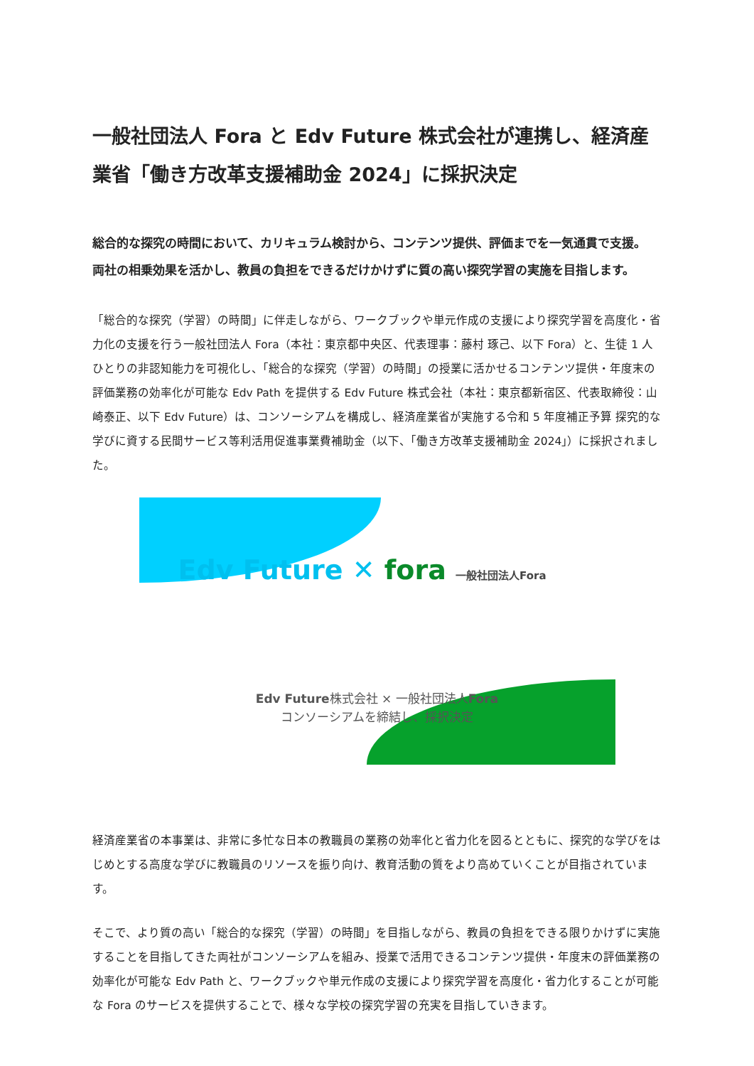一般社団法人 Fora と Edv Future 株式会社が連携し、経済産業省「働き方改革支援補助金 2024」に採択決定
総合的な探究の時間において、カリキュラム検討から、コンテンツ提供、評価までを一気通貫で支援。
両社の相乗効果を活かし、教員の負担をできるだけかけずに質の高い探究学習の実施を目指します。
「総合的な探究（学習）の時間」に伴走しながら、ワークブックや単元作成の支援により探究学習を高度化・省力化の支援を行う一般社団法人 Fora（本社：東京都中央区、代表理事：藤村 琢己、以下 Fora）と、生徒 1 人ひとりの非認知能力を可視化し、「総合的な探究（学習）の時間」の授業に活かせるコンテンツ提供・年度末の評価業務の効率化が可能な Edv Path を提供する Edv Future 株式会社（本社：東京都新宿区、代表取締役：山崎泰正、以下 Edv Future）は、コンソーシアムを構成し、経済産業省が実施する令和 5 年度補正予算 探究的な学びに資する民間サービス等利活用促進事業費補助金（以下、「働き方改革支援補助金 2024」）に採択されました。
Edv Future ✕ fora 一般社団法人Fora
Edv Future株式会社 × 一般社団法人Fora
コンソーシアムを締結し、採択決定
経済産業省の本事業は、非常に多忙な日本の教職員の業務の効率化と省力化を図るとともに、探究的な学びをはじめとする高度な学びに教職員のリソースを振り向け、教育活動の質をより高めていくことが目指されています。
そこで、より質の高い「総合的な探究（学習）の時間」を目指しながら、教員の負担をできる限りかけずに実施することを目指してきた両社がコンソーシアムを組み、授業で活用できるコンテンツ提供・年度末の評価業務の効率化が可能な Edv Path と、ワークブックや単元作成の支援により探究学習を高度化・省力化することが可能な Fora のサービスを提供することで、様々な学校の探究学習の充実を目指していきます。